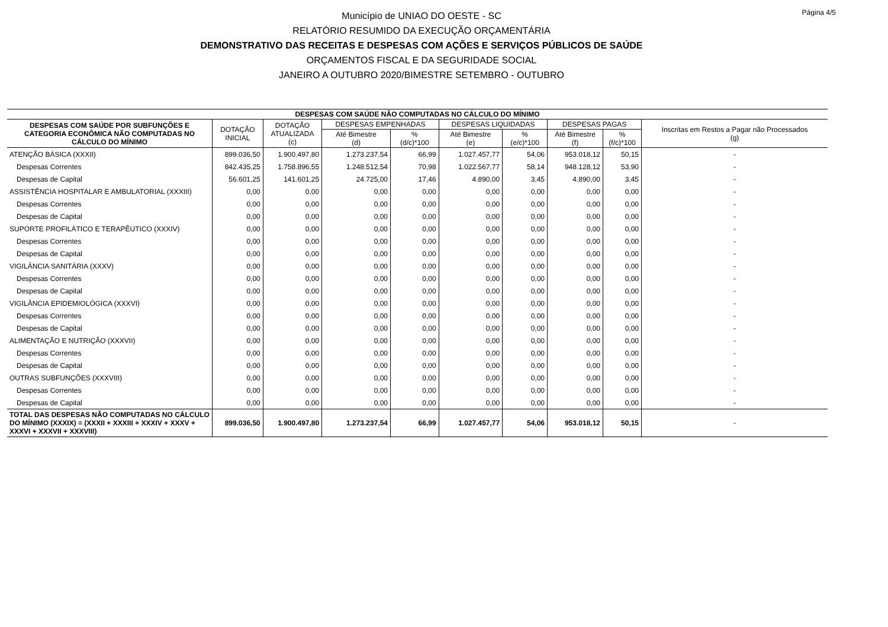Página 4/5
Município de UNIAO DO OESTE - SC
RELATÓRIO RESUMIDO DA EXECUÇÃO ORÇAMENTÁRIA
DEMONSTRATIVO DAS RECEITAS E DESPESAS COM AÇÕES E SERVIÇOS PÚBLICOS DE SAÚDE
ORÇAMENTOS FISCAL E DA SEGURIDADE SOCIAL
JANEIRO A OUTUBRO 2020/BIMESTRE SETEMBRO - OUTUBRO
| DESPESAS COM SAÚDE NÃO COMPUTADAS NO CÁLCULO DO MÍNIMO | | | | | | | | | |
| --- | --- | --- | --- | --- | --- | --- | --- | --- | --- |
| DESPESAS COM SAÚDE POR SUBFUNÇÕES E CATEGORIA ECONÔMICA NÃO COMPUTADAS NO CÁLCULO DO MÍNIMO | DOTAÇÃO INICIAL | DOTAÇÃO ATUALIZADA (c) | DESPESAS EMPENHADAS | | DESPESAS LIQUIDADAS | | DESPESAS PAGAS | | Inscritas em Restos a Pagar não Processados (g) |
| | | | Até Bimestre (d) | % (d/c)*100 | Até Bimestre (e) | % (e/c)*100 | Até Bimestre (f) | % (f/c)*100 | |
| ATENÇÃO BÁSICA (XXXII) | 899.036,50 | 1.900.497,80 | 1.273.237,54 | 66,99 | 1.027.457,77 | 54,06 | 953.018,12 | 50,15 | - |
| Despesas Correntes | 842.435,25 | 1.758.896,55 | 1.248.512,54 | 70,98 | 1.022.567,77 | 58,14 | 948.128,12 | 53,90 | - |
| Despesas de Capital | 56.601,25 | 141.601,25 | 24.725,00 | 17,46 | 4.890,00 | 3,45 | 4.890,00 | 3,45 | - |
| ASSISTÊNCIA HOSPITALAR E AMBULATORIAL (XXXIII) | 0,00 | 0,00 | 0,00 | 0,00 | 0,00 | 0,00 | 0,00 | 0,00 | - |
| Despesas Correntes | 0,00 | 0,00 | 0,00 | 0,00 | 0,00 | 0,00 | 0,00 | 0,00 | - |
| Despesas de Capital | 0,00 | 0,00 | 0,00 | 0,00 | 0,00 | 0,00 | 0,00 | 0,00 | - |
| SUPORTE PROFILÁTICO E TERAPÊUTICO (XXXIV) | 0,00 | 0,00 | 0,00 | 0,00 | 0,00 | 0,00 | 0,00 | 0,00 | - |
| Despesas Correntes | 0,00 | 0,00 | 0,00 | 0,00 | 0,00 | 0,00 | 0,00 | 0,00 | - |
| Despesas de Capital | 0,00 | 0,00 | 0,00 | 0,00 | 0,00 | 0,00 | 0,00 | 0,00 | - |
| VIGILÂNCIA SANITÁRIA (XXXV) | 0,00 | 0,00 | 0,00 | 0,00 | 0,00 | 0,00 | 0,00 | 0,00 | - |
| Despesas Correntes | 0,00 | 0,00 | 0,00 | 0,00 | 0,00 | 0,00 | 0,00 | 0,00 | - |
| Despesas de Capital | 0,00 | 0,00 | 0,00 | 0,00 | 0,00 | 0,00 | 0,00 | 0,00 | - |
| VIGILÂNCIA EPIDEMIOLÓGICA (XXXVI) | 0,00 | 0,00 | 0,00 | 0,00 | 0,00 | 0,00 | 0,00 | 0,00 | - |
| Despesas Correntes | 0,00 | 0,00 | 0,00 | 0,00 | 0,00 | 0,00 | 0,00 | 0,00 | - |
| Despesas de Capital | 0,00 | 0,00 | 0,00 | 0,00 | 0,00 | 0,00 | 0,00 | 0,00 | - |
| ALIMENTAÇÃO E NUTRIÇÃO (XXXVII) | 0,00 | 0,00 | 0,00 | 0,00 | 0,00 | 0,00 | 0,00 | 0,00 | - |
| Despesas Correntes | 0,00 | 0,00 | 0,00 | 0,00 | 0,00 | 0,00 | 0,00 | 0,00 | - |
| Despesas de Capital | 0,00 | 0,00 | 0,00 | 0,00 | 0,00 | 0,00 | 0,00 | 0,00 | - |
| OUTRAS SUBFUNÇÕES (XXXVIII) | 0,00 | 0,00 | 0,00 | 0,00 | 0,00 | 0,00 | 0,00 | 0,00 | - |
| Despesas Correntes | 0,00 | 0,00 | 0,00 | 0,00 | 0,00 | 0,00 | 0,00 | 0,00 | - |
| Despesas de Capital | 0,00 | 0,00 | 0,00 | 0,00 | 0,00 | 0,00 | 0,00 | 0,00 | - |
| TOTAL DAS DESPESAS NÃO COMPUTADAS NO CÁLCULO DO MÍNIMO (XXXIX) = (XXXII + XXXIII + XXXIV + XXXV + XXXVI + XXXVII + XXXVIII) | 899.036,50 | 1.900.497,80 | 1.273.237,54 | 66,99 | 1.027.457,77 | 54,06 | 953.018,12 | 50,15 | - |